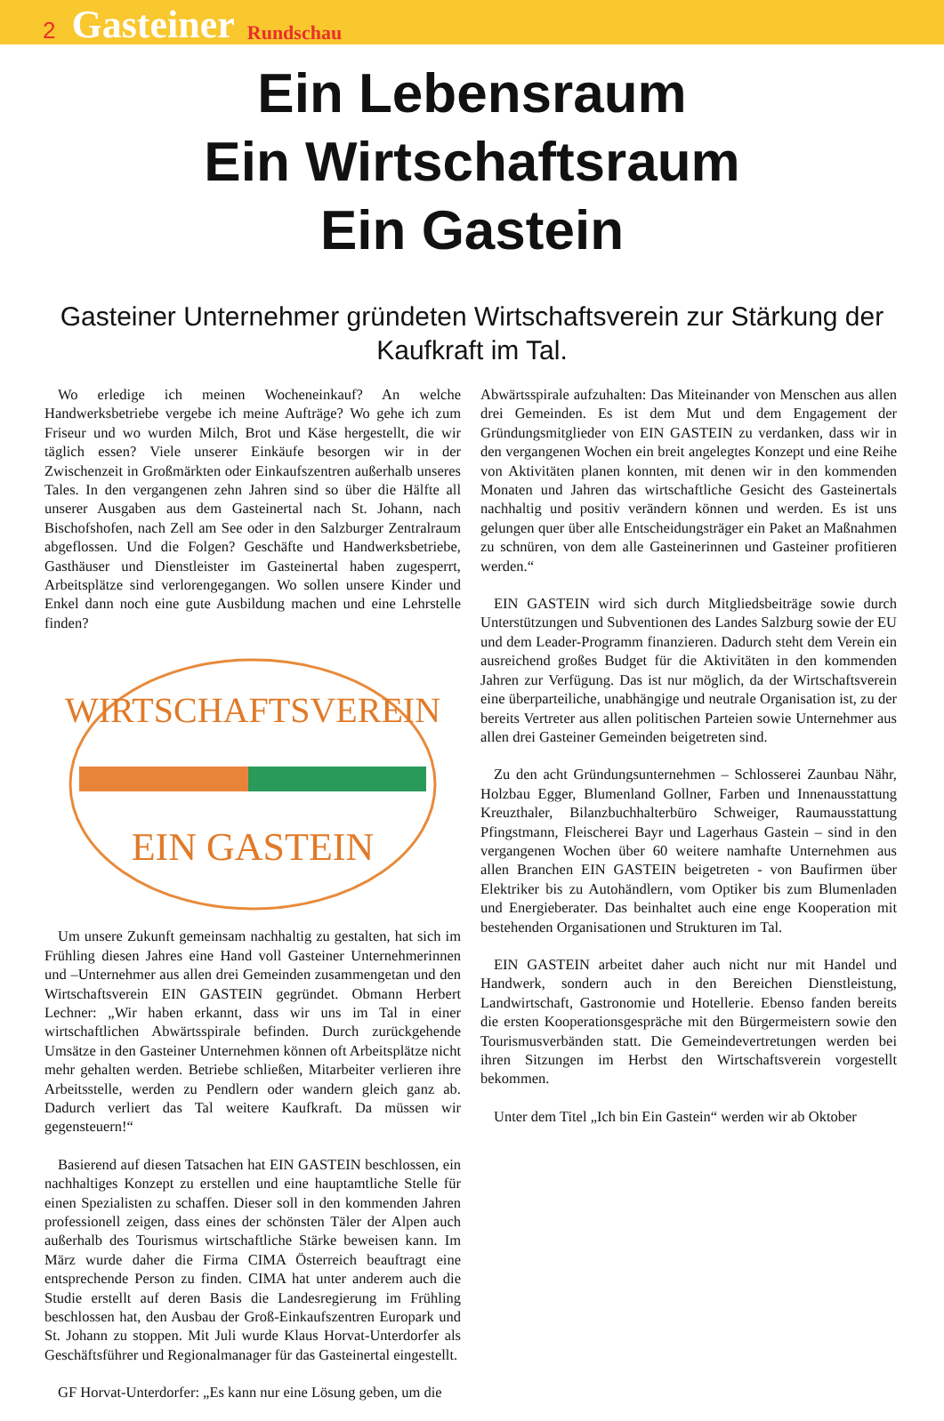2 Gasteiner Rundschau
Ein Lebensraum
Ein Wirtschaftsraum
Ein Gastein
Gasteiner Unternehmer gründeten Wirtschaftsverein zur Stärkung der Kaufkraft im Tal.
Wo erledige ich meinen Wocheneinkauf? An welche Handwerksbetriebe vergebe ich meine Aufträge? Wo gehe ich zum Friseur und wo wurden Milch, Brot und Käse hergestellt, die wir täglich essen? Viele unserer Einkäufe besorgen wir in der Zwischenzeit in Großmärkten oder Einkaufszentren außerhalb unseres Tales. In den vergangenen zehn Jahren sind so über die Hälfte all unserer Ausgaben aus dem Gasteinertal nach St. Johann, nach Bischofshofen, nach Zell am See oder in den Salzburger Zentralraum abgeflossen. Und die Folgen? Geschäfte und Handwerksbetriebe, Gasthäuser und Dienstleister im Gasteinertal haben zugesperrt, Arbeitsplätze sind verlorengegangen. Wo sollen unsere Kinder und Enkel dann noch eine gute Ausbildung machen und eine Lehrstelle finden?
WIRTSCHAFTSVEREIN
EIN GASTEIN
Um unsere Zukunft gemeinsam nachhaltig zu gestalten, hat sich im Frühling diesen Jahres eine Hand voll Gasteiner Unternehmerinnen und –Unternehmer aus allen drei Gemeinden zusammengetan und den Wirtschaftsverein EIN GASTEIN gegründet. Obmann Herbert Lechner: „Wir haben erkannt, dass wir uns im Tal in einer wirtschaftlichen Abwärtsspirale befinden. Durch zurückgehende Umsätze in den Gasteiner Unternehmen können oft Arbeitsplätze nicht mehr gehalten werden. Betriebe schließen, Mitarbeiter verlieren ihre Arbeitsstelle, werden zu Pendlern oder wandern gleich ganz ab. Dadurch verliert das Tal weitere Kaufkraft. Da müssen wir gegensteuern!“
Basierend auf diesen Tatsachen hat EIN GASTEIN beschlossen, ein nachhaltiges Konzept zu erstellen und eine hauptamtliche Stelle für einen Spezialisten zu schaffen. Dieser soll in den kommenden Jahren professionell zeigen, dass eines der schönsten Täler der Alpen auch außerhalb des Tourismus wirtschaftliche Stärke beweisen kann. Im März wurde daher die Firma CIMA Österreich beauftragt eine entsprechende Person zu finden. CIMA hat unter anderem auch die Studie erstellt auf deren Basis die Landesregierung im Frühling beschlossen hat, den Ausbau der Groß-Einkaufszentren Europark und St. Johann zu stoppen. Mit Juli wurde Klaus Horvat-Unterdorfer als Geschäftsführer und Regionalmanager für das Gasteinertal eingestellt.
GF Horvat-Unterdorfer: „Es kann nur eine Lösung geben, um die
Abwärtsspirale aufzuhalten: Das Miteinander von Menschen aus allen drei Gemeinden. Es ist dem Mut und dem Engagement der Gründungsmitglieder von EIN GASTEIN zu verdanken, dass wir in den vergangenen Wochen ein breit angelegtes Konzept und eine Reihe von Aktivitäten planen konnten, mit denen wir in den kommenden Monaten und Jahren das wirtschaftliche Gesicht des Gasteinertals nachhaltig und positiv verändern können und werden. Es ist uns gelungen quer über alle Entscheidungsträger ein Paket an Maßnahmen zu schnüren, von dem alle Gasteinerinnen und Gasteiner profitieren werden.“
EIN GASTEIN wird sich durch Mitgliedsbeiträge sowie durch Unterstützungen und Subventionen des Landes Salzburg sowie der EU und dem Leader-Programm finanzieren. Dadurch steht dem Verein ein ausreichend großes Budget für die Aktivitäten in den kommenden Jahren zur Verfügung. Das ist nur möglich, da der Wirtschaftsverein eine überparteiliche, unabhängige und neutrale Organisation ist, zu der bereits Vertreter aus allen politischen Parteien sowie Unternehmer aus allen drei Gasteiner Gemeinden beigetreten sind.
Zu den acht Gründungsunternehmen – Schlosserei Zaunbau Nähr, Holzbau Egger, Blumenland Gollner, Farben und Innenausstattung Kreuzthaler, Bilanzbuchhalterbüro Schweiger, Raumausstattung Pfingstmann, Fleischerei Bayr und Lagerhaus Gastein – sind in den vergangenen Wochen über 60 weitere namhafte Unternehmen aus allen Branchen EIN GASTEIN beigetreten - von Baufirmen über Elektriker bis zu Autohändlern, vom Optiker bis zum Blumenladen und Energieberater. Das beinhaltet auch eine enge Kooperation mit bestehenden Organisationen und Strukturen im Tal.
EIN GASTEIN arbeitet daher auch nicht nur mit Handel und Handwerk, sondern auch in den Bereichen Dienstleistung, Landwirtschaft, Gastronomie und Hotellerie. Ebenso fanden bereits die ersten Kooperationsgespräche mit den Bürgermeistern sowie den Tourismusverbänden statt. Die Gemeindevertretungen werden bei ihren Sitzungen im Herbst den Wirtschaftsverein vorgestellt bekommen.
Unter dem Titel „Ich bin Ein Gastein“ werden wir ab Oktober